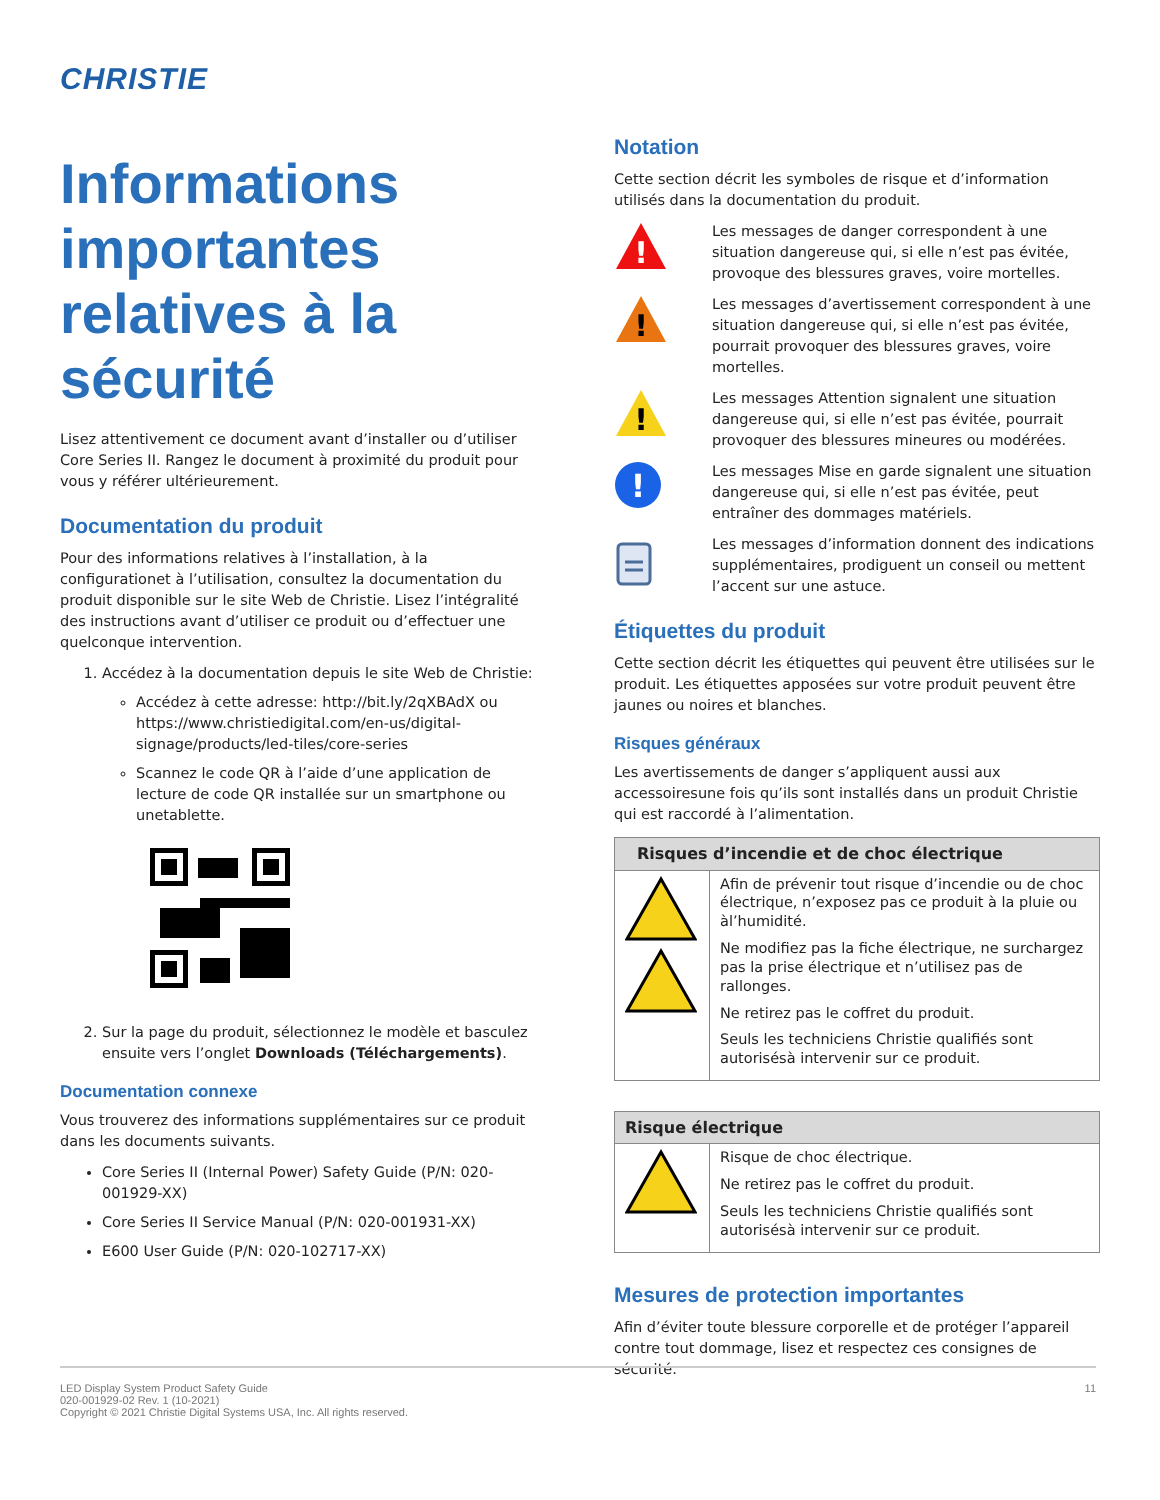CHRISTIE
Informations importantes relatives à la sécurité
Lisez attentivement ce document avant d’installer ou d’utiliser Core Series II. Rangez le document à proximité du produit pour vous y référer ultérieurement.
Documentation du produit
Pour des informations relatives à l’installation, à la configurationet à l’utilisation, consultez la documentation du produit disponible sur le site Web de Christie. Lisez l’intégralité des instructions avant d’utiliser ce produit ou d’effectuer une quelconque intervention.
1. Accédez à la documentation depuis le site Web de Christie:
Accédez à cette adresse: http://bit.ly/2qXBAdX ou https://www.christiedigital.com/en-us/digital-signage/products/led-tiles/core-series
Scannez le code QR à l’aide d’une application de lecture de code QR installée sur un smartphone ou unetablette.
2. Sur la page du produit, sélectionnez le modèle et basculez ensuite vers l’onglet Downloads (Téléchargements).
Documentation connexe
Vous trouverez des informations supplémentaires sur ce produit dans les documents suivants.
Core Series II (Internal Power) Safety Guide (P/N: 020-001929-XX)
Core Series II Service Manual (P/N: 020-001931-XX)
E600 User Guide (P/N: 020-102717-XX)
Notation
Cette section décrit les symboles de risque et d’information utilisés dans la documentation du produit.
!
Les messages de danger correspondent à une situation dangereuse qui, si elle n’est pas évitée, provoque des blessures graves, voire mortelles.
!
Les messages d’avertissement correspondent à une situation dangereuse qui, si elle n’est pas évitée, pourrait provoquer des blessures graves, voire mortelles.
!
Les messages Attention signalent une situation dangereuse qui, si elle n’est pas évitée, pourrait provoquer des blessures mineures ou modérées.
!
Les messages Mise en garde signalent une situation dangereuse qui, si elle n’est pas évitée, peut entraîner des dommages matériels.
Les messages d’information donnent des indications supplémentaires, prodiguent un conseil ou mettent l’accent sur une astuce.
Étiquettes du produit
Cette section décrit les étiquettes qui peuvent être utilisées sur le produit. Les étiquettes apposées sur votre produit peuvent être jaunes ou noires et blanches.
Risques généraux
Les avertissements de danger s’appliquent aussi aux accessoiresune fois qu’ils sont installés dans un produit Christie qui est raccordé à l’alimentation.
| Risques d’incendie et de choc électrique | |
| --- | --- |
| | Afin de prévenir tout risque d’incendie ou de choc électrique, n’exposez pas ce produit à la pluie ou àl’humidité. Ne modifiez pas la fiche électrique, ne surchargez pas la prise électrique et n’utilisez pas de rallonges. Ne retirez pas le coffret du produit. Seuls les techniciens Christie qualifiés sont autorisésà intervenir sur ce produit. |
| Risque électrique | |
| --- | --- |
| | Risque de choc électrique. Ne retirez pas le coffret du produit. Seuls les techniciens Christie qualifiés sont autorisésà intervenir sur ce produit. |
Mesures de protection importantes
Afin d’éviter toute blessure corporelle et de protéger l’appareil contre tout dommage, lisez et respectez ces consignes de sécurité.
LED Display System Product Safety Guide
020-001929-02 Rev. 1 (10-2021)
Copyright © 2021 Christie Digital Systems USA, Inc. All rights reserved.
11